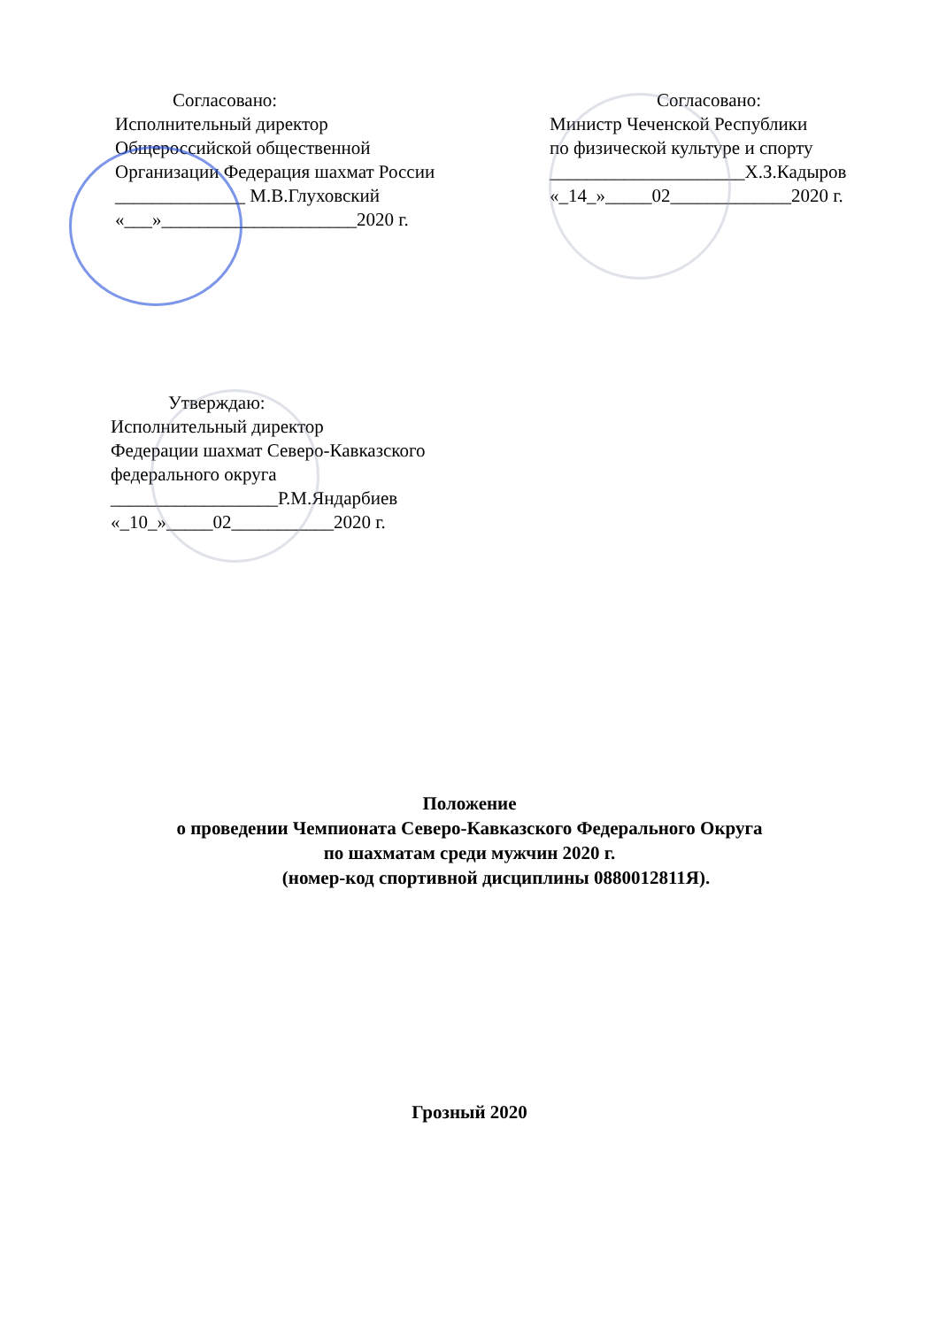Согласовано:
Исполнительный директор
Общероссийской общественной
Организации Федерация шахмат России
______________ М.В.Глуховский
«___»_____________________2020 г.
Согласовано:
Министр Чеченской Республики
по физической культуре и спорту
_____________________Х.З.Кадыров
«_14_»_____02_____________2020 г.
Утверждаю:
Исполнительный директор
Федерации шахмат Северо-Кавказского
федерального округа
__________________Р.М.Яндарбиев
«_10_»_____02___________2020 г.
Положение
о проведении Чемпионата Северо-Кавказского Федерального Округа
по шахматам среди мужчин 2020 г.
(номер-код спортивной дисциплины 0880012811Я).
Грозный 2020